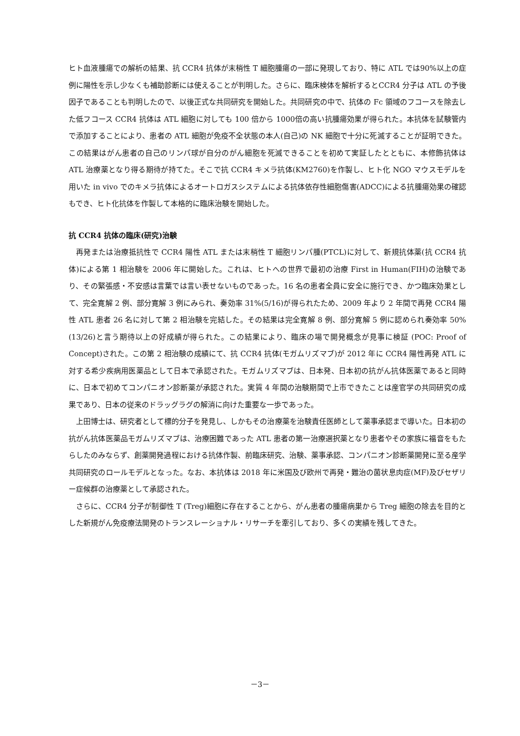ヒト血液腫瘍での解析の結果、抗 CCR4 抗体が末梢性 T 細胞腫瘍の一部に発現しており、特に ATL では90%以上の症例に陽性を示し少なくも補助診断には使えることが判明した。さらに、臨床検体を解析するとCCR4 分子は ATL の予後因子であることも判明したので、以後正式な共同研究を開始した。共同研究の中で、抗体の Fc 領域のフコースを除去した低フコース CCR4 抗体は ATL 細胞に対しても 100 倍から 1000倍の高い抗腫瘍効果が得られた。本抗体を試験管内で添加することにより、患者の ATL 細胞が免疫不全状態の本人(自己)の NK 細胞で十分に死滅することが証明できた。この結果はがん患者の自己のリンパ球が自分のがん細胞を死滅できることを初めて実証したとともに、本修飾抗体は ATL 治療薬となり得る期待が持てた。そこで抗 CCR4 キメラ抗体(KM2760)を作製し、ヒト化 NGO マウスモデルを用いた in vivo でのキメラ抗体によるオートロガスシステムによる抗体依存性細胞傷害(ADCC)による抗腫瘍効果の確認もでき、ヒト化抗体を作製して本格的に臨床治験を開始した。
抗 CCR4 抗体の臨床(研究)治験
再発または治療抵抗性で CCR4 陽性 ATL または末梢性 T 細胞リンパ腫(PTCL)に対して、新規抗体薬(抗 CCR4 抗体)による第 1 相治験を 2006 年に開始した。これは、ヒトへの世界で最初の治療 First in Human(FIH)の治験であり、その緊張感・不安感は言葉では言い表せないものであった。16 名の患者全員に安全に施行でき、かつ臨床効果として、完全寛解 2 例、部分寛解 3 例にみられ、奏効率 31%(5/16)が得られたため、2009 年より 2 年間で再発 CCR4 陽性 ATL 患者 26 名に対して第 2 相治験を完結した。その結果は完全寛解 8 例、部分寛解 5 例に認められ奏効率 50%(13/26)と言う期待以上の好成績が得られた。この結果により、臨床の場で開発概念が見事に検証 (POC: Proof of Concept)された。この第 2 相治験の成績にて、抗 CCR4 抗体(モガムリズマブ)が 2012 年に CCR4 陽性再発 ATL に対する希少疾病用医薬品として日本で承認された。モガムリズマブは、日本発、日本初の抗がん抗体医薬であると同時に、日本で初めてコンパニオン診断薬が承認された。実質 4 年間の治験期間で上市できたことは産官学の共同研究の成果であり、日本の従来のドラッグラグの解消に向けた重要な一歩であった。
上田博士は、研究者として標的分子を発見し、しかもその治療薬を治験責任医師として薬事承認まで導いた。日本初の抗がん抗体医薬品モガムリズマブは、治療困難であった ATL 患者の第一治療選択薬となり患者やその家族に福音をもたらしたのみならず、創薬開発過程における抗体作製、前臨床研究、治験、薬事承認、コンパニオン診断薬開発に至る産学共同研究のロールモデルとなった。なお、本抗体は 2018 年に米国及び欧州で再発・難治の菌状息肉症(MF)及びセザリー症候群の治療薬として承認された。
さらに、CCR4 分子が制御性 T (Treg)細胞に存在することから、がん患者の腫瘍病巣から Treg 細胞の除去を目的とした新規がん免疫療法開発のトランスレーショナル・リサーチを牽引しており、多くの実績を残してきた。
－3－